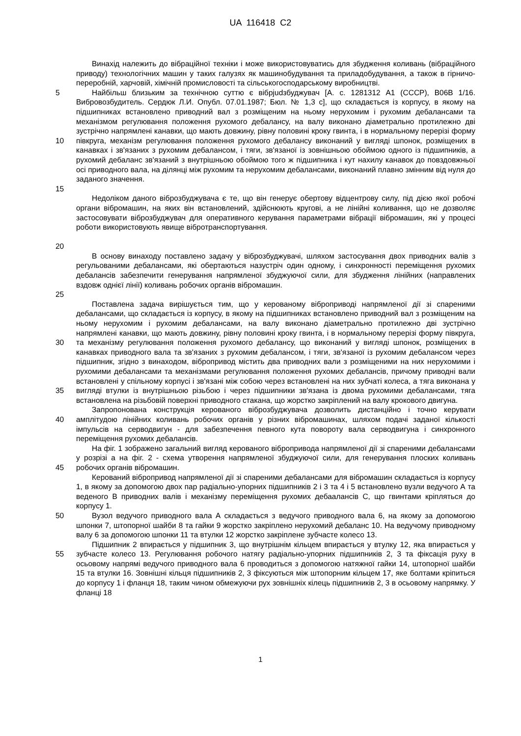UA 116418 C2
Винахід належить до вібраційної техніки і може використовуватись для збудження коливань (вібраційного приводу) технологічних машин у таких галузях як машинобудування та приладобудування, а також в гірничо-переробній, харчовій, хімічній промисловості та сільськогосподарському виробництві.
5
10
15
Найбільш близьким за технічною суттю є вібрjudзбуджувач [А. с. 1281312 А1 (СССР), В06В 1/16. Вибровозбудитель. Сердюк Л.И. Опубл. 07.01.1987; Бюл. № 1,3 с], що складається із корпусу, в якому на підшипниках встановлено приводний вал з розміщеним на ньому нерухомим і рухомим дебалансами та механізмом регулювання положення рухомого дебалансу, на валу виконано діаметрально протилежно дві зустрічно напрямлені канавки, що мають довжину, рівну половині кроку гвинта, і в нормальному перерізі форму півкруга, механізм регулювання положення рухомого дебалансу виконаний у вигляді шпонок, розміщених в канавках і зв'язаних з рухомим дебалансом, і тяги, зв'язаної із зовнішньою обоймою одного із підшипників, а рухомий дебаланс зв'язаний з внутрішньою обоймою того ж підшипника і кут нахилу канавок до повздовжньої осі приводного вала, на ділянці між рухомим та нерухомим дебалансами, виконаний плавно змінним від нуля до заданого значення.
20 Недоліком даного віброзбуджувача є те, що він генерує обертову відцентрову силу, під дією якої робочі органи вібромашин, на яких він встановлений, здійснюють кругові, а не лінійні коливання, що не дозволяє застосовувати віброзбуджувач для оперативного керування параметрами вібрації вібромашин, які у процесі роботи використовують явище вібротранспортування.
25 В основу винаходу поставлено задачу у віброзбуджувачі, шляхом застосування двох приводних валів з регульованими дебалансами, які обертаються назустріч один одному, і синхронності переміщення рухомих дебалансів забезпечити генерування напрямленої збуджуючої сили, для збудження лінійних (направлених вздовж однієї лінії) коливань робочих органів вібромашин.
30
35
Поставлена задача вирішується тим, що у керованому віброприводі напрямленої дії зі спареними дебалансами, що складається із корпусу, в якому на підшипниках встановлено приводний вал з розміщеним на ньому нерухомим і рухомим дебалансами, на валу виконано діаметрально протилежно дві зустрічно напрямлені канавки, що мають довжину, рівну половині кроку гвинта, і в нормальному перерізі форму півкруга, та механізму регулювання положення рухомого дебалансу, що виконаний у вигляді шпонок, розміщених в канавках приводного вала та зв'язаних з рухомим дебалансом, і тяги, зв'язаної із рухомим дебалансом через підшипник, згідно з винаходом, вібропривод містить два приводних вали з розміщеними на них нерухомими і рухомими дебалансами та механізмами регулювання положення рухомих дебалансів, причому приводні вали встановлені у спільному корпусі і зв'язані між собою через встановлені на них зубчаті колеса, а тяга виконана у вигляді втулки із внутрішньою різьбою і через підшипники зв'язана із двома рухомими дебалансами, тяга встановлена на різьбовій поверхні приводного стакана, що жорстко закріплений на валу крокового двигуна.
40 Запропонована конструкція керованого віброзбуджувача дозволить дистанційно і точно керувати амплітудою лінійних коливань робочих органів у різних вібромашинах, шляхом подачі заданої кількості імпульсів на серводвигун - для забезпечення певного кута повороту вала серводвигуна і синхронного переміщення рухомих дебалансів.
45 На фіг. 1 зображено загальний вигляд керованого вібропривода напрямленої дії зі спареними дебалансами у розрізі а на фіг. 2 - схема утворення напрямленої збуджуючої сили, для генерування плоских коливань робочих органів вібромашин.
Керований вібропривод напрямленої дії зі спареними дебалансами для вібромашин складається із корпусу 1, в якому за допомогою двох пар радіально-упорних підшипників 2 і 3 та 4 і 5 встановлено вузли ведучого А та веденого В приводних валів і механізму переміщення рухомих дебаалансів С, що гвинтами кріпляться до корпусу 1.
50 Вузол ведучого приводного вала А складається з ведучого приводного вала 6, на якому за допомогою шпонки 7, штопорної шайби 8 та гайки 9 жорстко закріплено нерухомий дебаланс 10. На ведучому приводному валу 6 за допомогою шпонки 11 та втулки 12 жорстко закріплене зубчасте колесо 13.
55 Підшипник 2 впирається у підшипник 3, що внутрішнім кільцем впирається у втулку 12, яка впирається у зубчасте колесо 13. Регулювання робочого натягу радіально-упорних підшипників 2, 3 та фіксація руху в осьовому напрямі ведучого приводного вала 6 проводиться з допомогою натяжної гайки 14, штопорної шайби 15 та втулки 16. Зовнішні кільця підшипників 2, 3 фіксуються між штопорним кільцем 17, яке болтами кріпиться до корпусу 1 і фланця 18, таким чином обмежуючи рух зовнішніх кілець підшипників 2, 3 в осьовому напрямку. У фланці 18
1